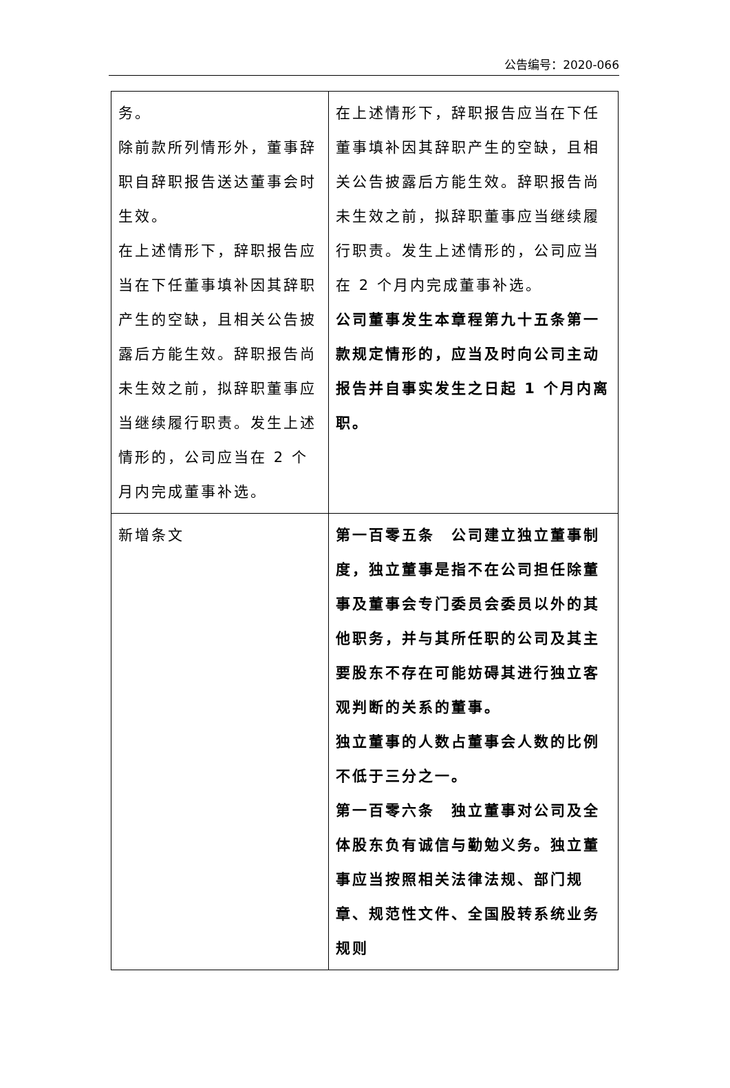公告编号：2020-066
| 务。 除前款所列情形外，董事辞职自辞职报告送达董事会时生效。 在上述情形下，辞职报告应当在下任董事填补因其辞职产生的空缺，且相关公告披露后方能生效。辞职报告尚未生效之前，拟辞职董事应当继续履行职责。发生上述情形的，公司应当在 2 个月内完成董事补选。 | 在上述情形下，辞职报告应当在下任董事填补因其辞职产生的空缺，且相关公告披露后方能生效。辞职报告尚未生效之前，拟辞职董事应当继续履行职责。发生上述情形的，公司应当在 2 个月内完成董事补选。 公司董事发生本章程第九十五条第一款规定情形的，应当及时向公司主动报告并自事实发生之日起 1 个月内离职。 |
| 新增条文 | 第一百零五条 公司建立独立董事制度，独立董事是指不在公司担任除董事及董事会专门委员会委员以外的其他职务，并与其所任职的公司及其主要股东不存在可能妨碍其进行独立客观判断的关系的董事。 独立董事的人数占董事会人数的比例不低于三分之一。 第一百零六条 独立董事对公司及全体股东负有诚信与勤勉义务。独立董事应当按照相关法律法规、部门规章、规范性文件、全国股转系统业务规则 |